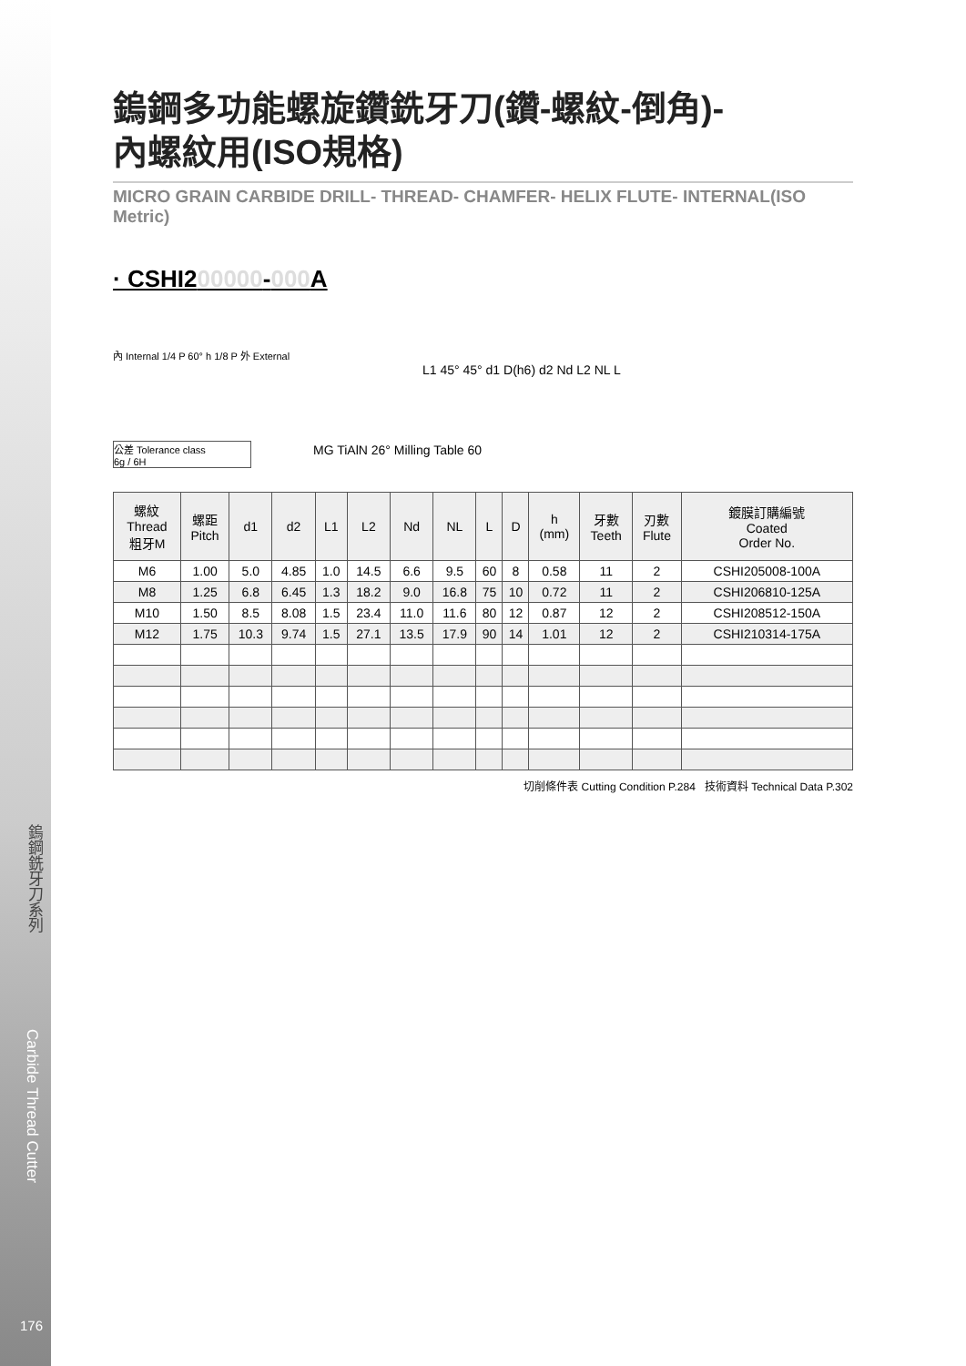鎢鋼銑牙刀系列
Carbide Thread Cutter
鎢鋼多功能螺旋鑽銑牙刀(鑽-螺紋-倒角)-
內螺紋用(ISO規格)
MICRO GRAIN CARBIDE DRILL- THREAD- CHAMFER- HELIX FLUTE- INTERNAL(ISO Metric)
· CSHI200000-000 A
內 Internal 1/4 P 60° h 1/8 P 外 External
L1 45° 45° d1 D(h6) d2 Nd L2 NL L
公差 Tolerance class
6g / 6H
MG TiAlN 26° Milling Table 60
| 螺紋 Thread 粗牙M | 螺距 Pitch | d1 | d2 | L1 | L2 | Nd | NL | L | D | h (mm) | 牙數 Teeth | 刃數 Flute | 鍍膜訂購編號 Coated Order No. |
| --- | --- | --- | --- | --- | --- | --- | --- | --- | --- | --- | --- | --- | --- |
| M6 | 1.00 | 5.0 | 4.85 | 1.0 | 14.5 | 6.6 | 9.5 | 60 | 8 | 0.58 | 11 | 2 | CSHI205008-100A |
| M8 | 1.25 | 6.8 | 6.45 | 1.3 | 18.2 | 9.0 | 16.8 | 75 | 10 | 0.72 | 11 | 2 | CSHI206810-125A |
| M10 | 1.50 | 8.5 | 8.08 | 1.5 | 23.4 | 11.0 | 11.6 | 80 | 12 | 0.87 | 12 | 2 | CSHI208512-150A |
| M12 | 1.75 | 10.3 | 9.74 | 1.5 | 27.1 | 13.5 | 17.9 | 90 | 14 | 1.01 | 12 | 2 | CSHI210314-175A |
切削條件表 Cutting Condition P.284 技術資料 Technical Data P.302
176